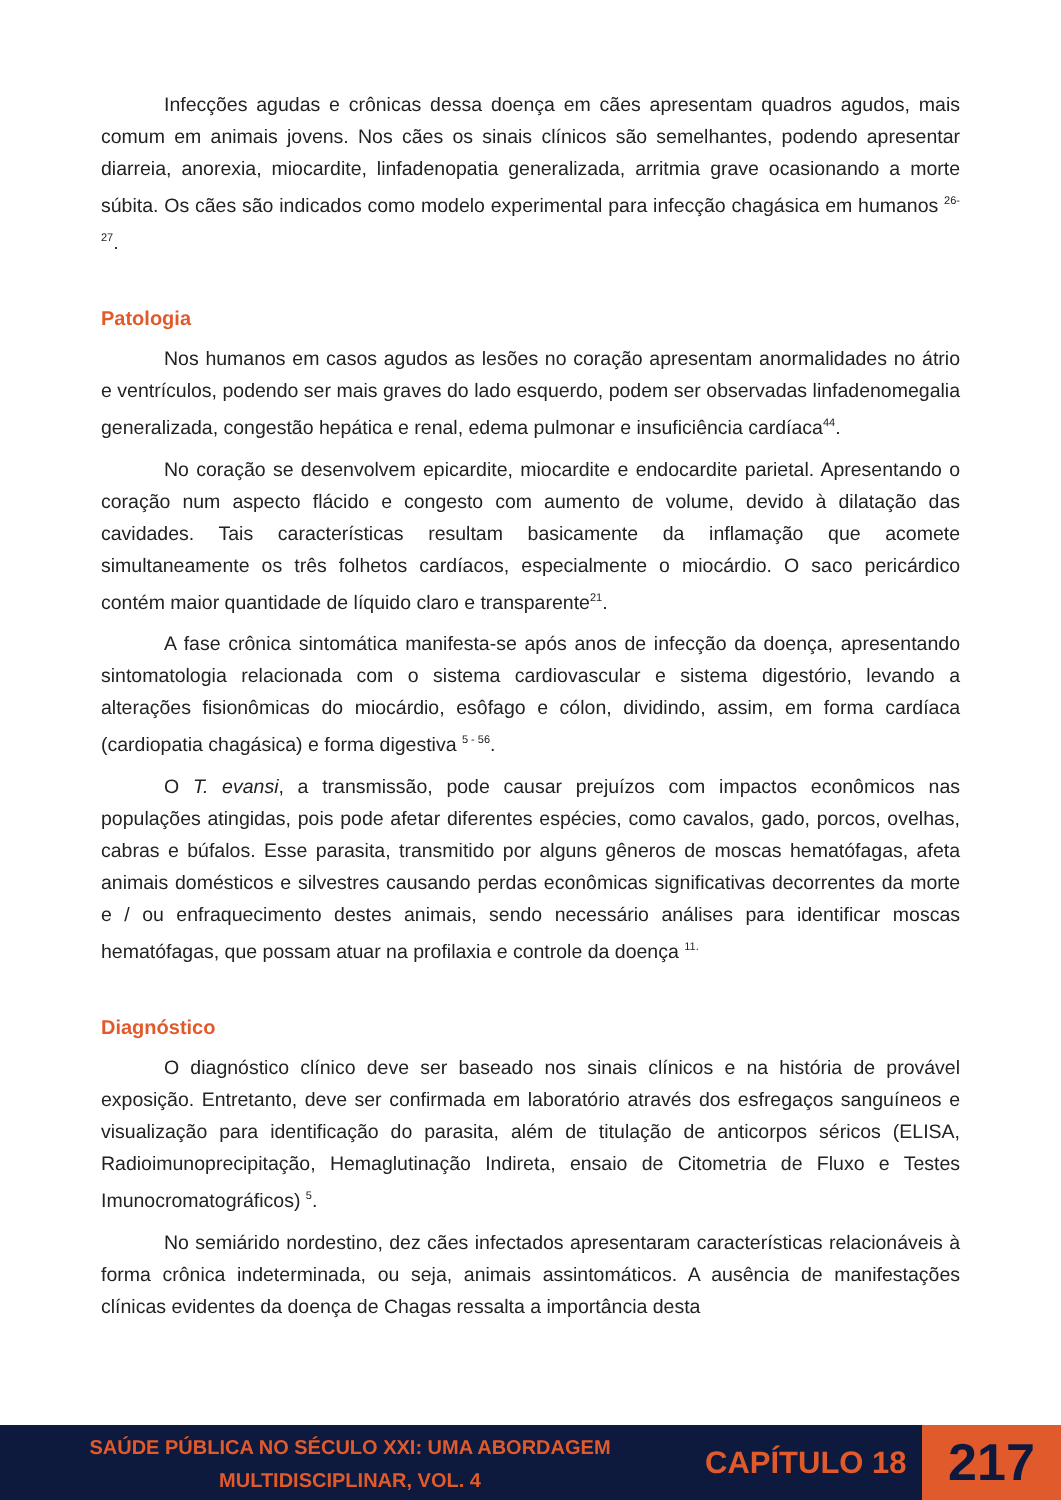Infecções agudas e crônicas dessa doença em cães apresentam quadros agudos, mais comum em animais jovens. Nos cães os sinais clínicos são semelhantes, podendo apresentar diarreia, anorexia, miocardite, linfadenopatia generalizada, arritmia grave ocasionando a morte súbita. Os cães são indicados como modelo experimental para infecção chagásica em humanos <sup>26-27</sup>.
Patologia
Nos humanos em casos agudos as lesões no coração apresentam anormalidades no átrio e ventrículos, podendo ser mais graves do lado esquerdo, podem ser observadas linfadenomegalia generalizada, congestão hepática e renal, edema pulmonar e insuficiência cardíaca<sup>44</sup>.
No coração se desenvolvem epicardite, miocardite e endocardite parietal. Apresentando o coração num aspecto flácido e congesto com aumento de volume, devido à dilatação das cavidades. Tais características resultam basicamente da inflamação que acomete simultaneamente os três folhetos cardíacos, especialmente o miocárdio. O saco pericárdico contém maior quantidade de líquido claro e transparente<sup>21</sup>.
A fase crônica sintomática manifesta-se após anos de infecção da doença, apresentando sintomatologia relacionada com o sistema cardiovascular e sistema digestório, levando a alterações fisionômicas do miocárdio, esôfago e cólon, dividindo, assim, em forma cardíaca (cardiopatia chagásica) e forma digestiva <sup>5 - 56</sup>.
O T. evansi, a transmissão, pode causar prejuízos com impactos econômicos nas populações atingidas, pois pode afetar diferentes espécies, como cavalos, gado, porcos, ovelhas, cabras e búfalos. Esse parasita, transmitido por alguns gêneros de moscas hematófagas, afeta animais domésticos e silvestres causando perdas econômicas significativas decorrentes da morte e / ou enfraquecimento destes animais, sendo necessário análises para identificar moscas hematófagas, que possam atuar na profilaxia e controle da doença <sup>11.</sup>
Diagnóstico
O diagnóstico clínico deve ser baseado nos sinais clínicos e na história de provável exposição. Entretanto, deve ser confirmada em laboratório através dos esfregaços sanguíneos e visualização para identificação do parasita, além de titulação de anticorpos séricos (ELISA, Radioimunoprecipitação, Hemaglutinação Indireta, ensaio de Citometria de Fluxo e Testes Imunocromatográficos) <sup>5</sup>.
No semiárido nordestino, dez cães infectados apresentaram características relacionáveis à forma crônica indeterminada, ou seja, animais assintomáticos. A ausência de manifestações clínicas evidentes da doença de Chagas ressalta a importância desta
SAÚDE PÚBLICA NO SÉCULO XXI: UMA ABORDAGEM
MULTIDISCIPLINAR, VOL. 4
CAPÍTULO 18
217